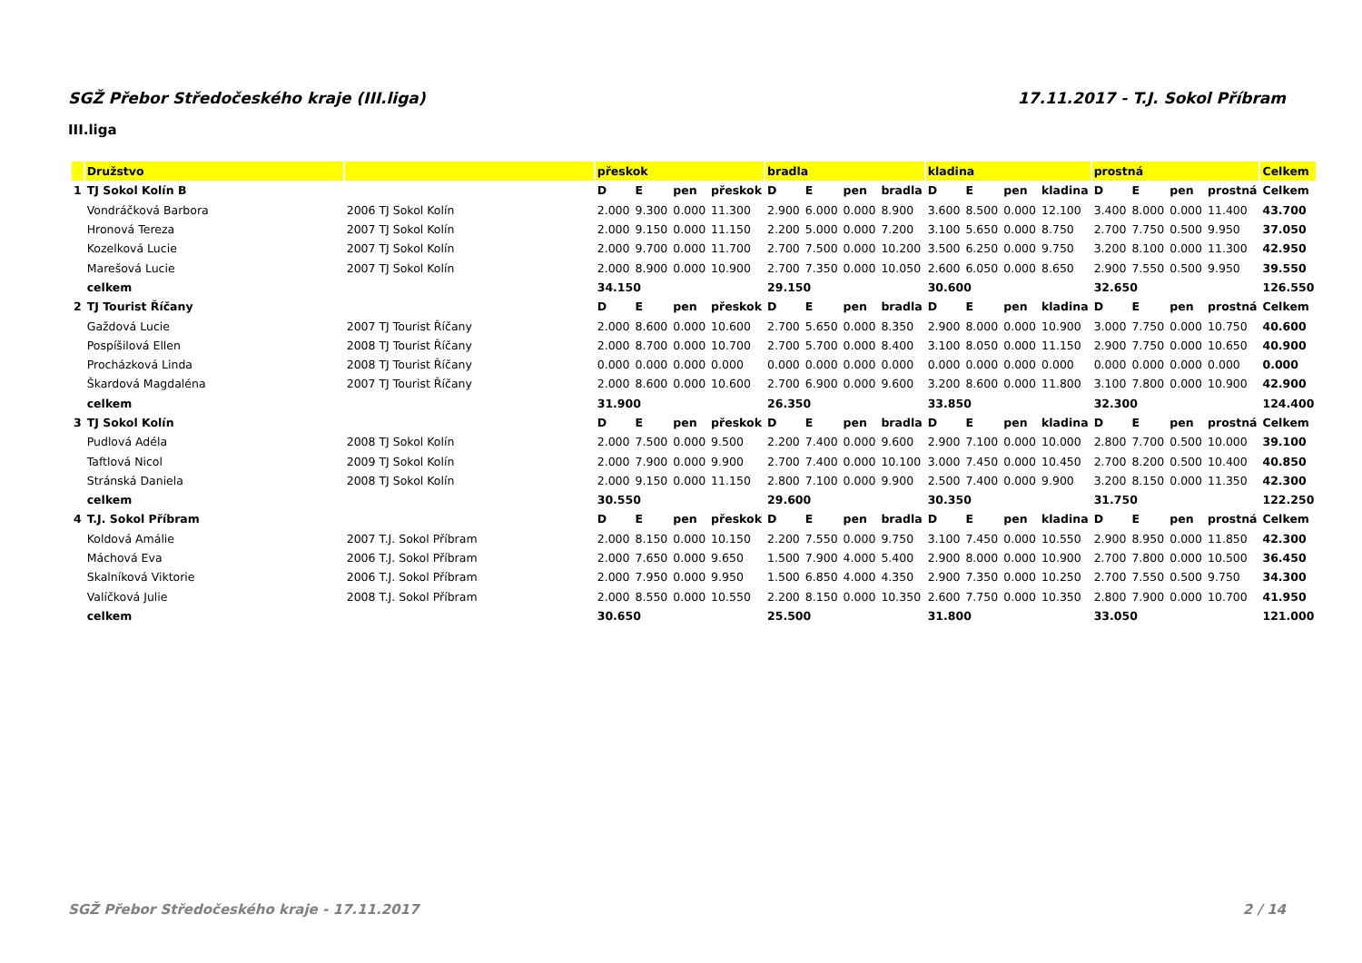SGŽ Přebor Středočeského kraje (III.liga) 17.11.2017 - T.J. Sokol Příbram
III.liga
| | Družstvo | | přeskok | | | | bradla | | | | kladina | | | | prostná | | | | Celkem |
| --- | --- | --- | --- | --- | --- | --- | --- | --- | --- | --- | --- | --- | --- | --- | --- | --- | --- | --- | --- |
| 1 | TJ Sokol Kolín B | | D | E | pen | přeskok | D | E | pen | bradla | D | E | pen | kladina | D | E | pen | prostná | Celkem |
| | Vondráčková Barbora | 2006 TJ Sokol Kolín | 2.000 | 9.300 | 0.000 | 11.300 | 2.900 | 6.000 | 0.000 | 8.900 | 3.600 | 8.500 | 0.000 | 12.100 | 3.400 | 8.000 | 0.000 | 11.400 | 43.700 |
| | Hronová Tereza | 2007 TJ Sokol Kolín | 2.000 | 9.150 | 0.000 | 11.150 | 2.200 | 5.000 | 0.000 | 7.200 | 3.100 | 5.650 | 0.000 | 8.750 | 2.700 | 7.750 | 0.500 | 9.950 | 37.050 |
| | Kozelková Lucie | 2007 TJ Sokol Kolín | 2.000 | 9.700 | 0.000 | 11.700 | 2.700 | 7.500 | 0.000 | 10.200 | 3.500 | 6.250 | 0.000 | 9.750 | 3.200 | 8.100 | 0.000 | 11.300 | 42.950 |
| | Marešová Lucie | 2007 TJ Sokol Kolín | 2.000 | 8.900 | 0.000 | 10.900 | 2.700 | 7.350 | 0.000 | 10.050 | 2.600 | 6.050 | 0.000 | 8.650 | 2.900 | 7.550 | 0.500 | 9.950 | 39.550 |
| | celkem | | 34.150 | | | | 29.150 | | | | 30.600 | | | | 32.650 | | | | 126.550 |
| 2 | TJ Tourist Říčany | | D | E | pen | přeskok | D | E | pen | bradla | D | E | pen | kladina | D | E | pen | prostná | Celkem |
| | Gaždová Lucie | 2007 TJ Tourist Říčany | 2.000 | 8.600 | 0.000 | 10.600 | 2.700 | 5.650 | 0.000 | 8.350 | 2.900 | 8.000 | 0.000 | 10.900 | 3.000 | 7.750 | 0.000 | 10.750 | 40.600 |
| | Pospíšilová Ellen | 2008 TJ Tourist Říčany | 2.000 | 8.700 | 0.000 | 10.700 | 2.700 | 5.700 | 0.000 | 8.400 | 3.100 | 8.050 | 0.000 | 11.150 | 2.900 | 7.750 | 0.000 | 10.650 | 40.900 |
| | Procházková Linda | 2008 TJ Tourist Říčany | 0.000 | 0.000 | 0.000 | 0.000 | 0.000 | 0.000 | 0.000 | 0.000 | 0.000 | 0.000 | 0.000 | 0.000 | 0.000 | 0.000 | 0.000 | 0.000 | 0.000 |
| | Škardová Magdaléna | 2007 TJ Tourist Říčany | 2.000 | 8.600 | 0.000 | 10.600 | 2.700 | 6.900 | 0.000 | 9.600 | 3.200 | 8.600 | 0.000 | 11.800 | 3.100 | 7.800 | 0.000 | 10.900 | 42.900 |
| | celkem | | 31.900 | | | | 26.350 | | | | 33.850 | | | | 32.300 | | | | 124.400 |
| 3 | TJ Sokol Kolín | | D | E | pen | přeskok | D | E | pen | bradla | D | E | pen | kladina | D | E | pen | prostná | Celkem |
| | Pudlová Adéla | 2008 TJ Sokol Kolín | 2.000 | 7.500 | 0.000 | 9.500 | 2.200 | 7.400 | 0.000 | 9.600 | 2.900 | 7.100 | 0.000 | 10.000 | 2.800 | 7.700 | 0.500 | 10.000 | 39.100 |
| | Taftlová Nicol | 2009 TJ Sokol Kolín | 2.000 | 7.900 | 0.000 | 9.900 | 2.700 | 7.400 | 0.000 | 10.100 | 3.000 | 7.450 | 0.000 | 10.450 | 2.700 | 8.200 | 0.500 | 10.400 | 40.850 |
| | Stránská Daniela | 2008 TJ Sokol Kolín | 2.000 | 9.150 | 0.000 | 11.150 | 2.800 | 7.100 | 0.000 | 9.900 | 2.500 | 7.400 | 0.000 | 9.900 | 3.200 | 8.150 | 0.000 | 11.350 | 42.300 |
| | celkem | | 30.550 | | | | 29.600 | | | | 30.350 | | | | 31.750 | | | | 122.250 |
| 4 | T.J. Sokol Příbram | | D | E | pen | přeskok | D | E | pen | bradla | D | E | pen | kladina | D | E | pen | prostná | Celkem |
| | Koldová Amálie | 2007 T.J. Sokol Příbram | 2.000 | 8.150 | 0.000 | 10.150 | 2.200 | 7.550 | 0.000 | 9.750 | 3.100 | 7.450 | 0.000 | 10.550 | 2.900 | 8.950 | 0.000 | 11.850 | 42.300 |
| | Máchová Eva | 2006 T.J. Sokol Příbram | 2.000 | 7.650 | 0.000 | 9.650 | 1.500 | 7.900 | 4.000 | 5.400 | 2.900 | 8.000 | 0.000 | 10.900 | 2.700 | 7.800 | 0.000 | 10.500 | 36.450 |
| | Skalníková Viktorie | 2006 T.J. Sokol Příbram | 2.000 | 7.950 | 0.000 | 9.950 | 1.500 | 6.850 | 4.000 | 4.350 | 2.900 | 7.350 | 0.000 | 10.250 | 2.700 | 7.550 | 0.500 | 9.750 | 34.300 |
| | Valíčková Julie | 2008 T.J. Sokol Příbram | 2.000 | 8.550 | 0.000 | 10.550 | 2.200 | 8.150 | 0.000 | 10.350 | 2.600 | 7.750 | 0.000 | 10.350 | 2.800 | 7.900 | 0.000 | 10.700 | 41.950 |
| | celkem | | 30.650 | | | | 25.500 | | | | 31.800 | | | | 33.050 | | | | 121.000 |
SGŽ Přebor Středočeského kraje - 17.11.2017 2 / 14